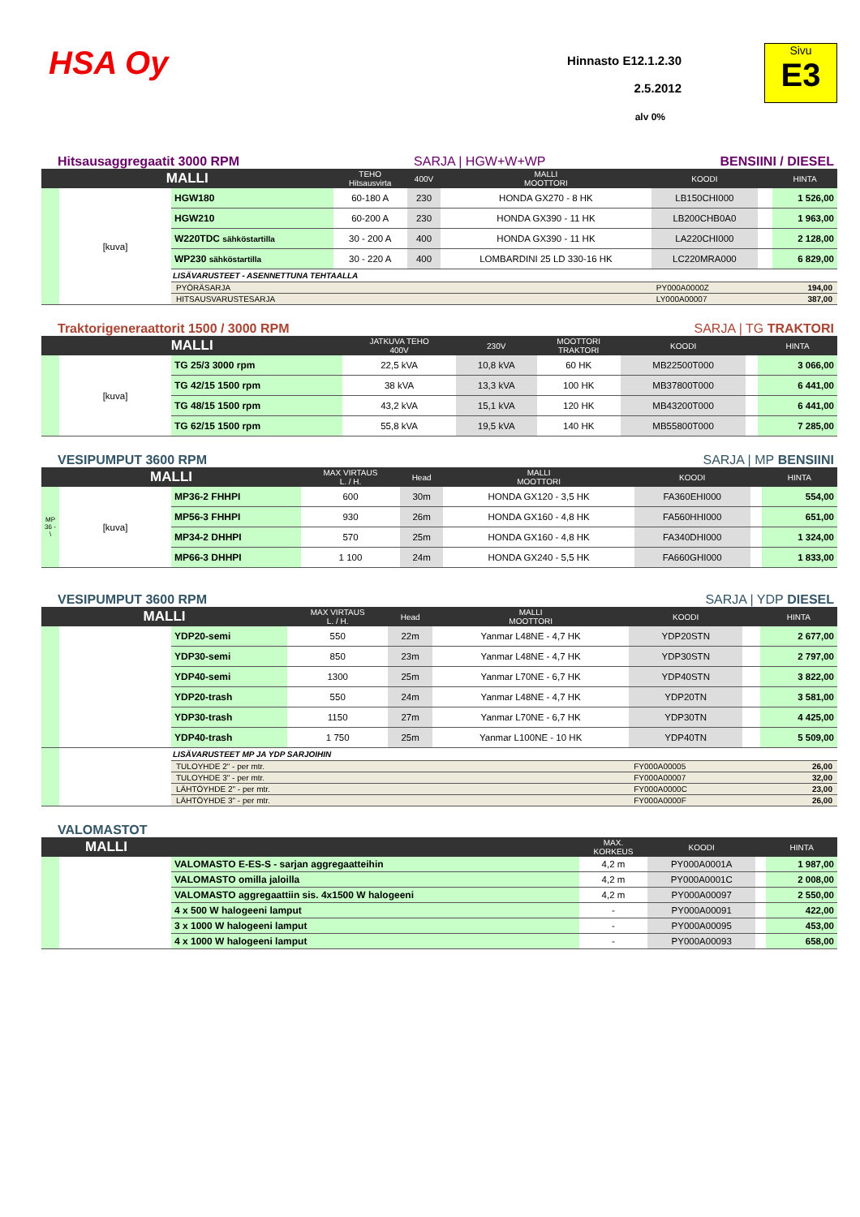HSA Oy
Hinnasto E12.1.2.30
2.5.2012
alv 0%
Sivu
E3
Hitsausaggregaatit 3000 RPM SARJA | HGW+W+WP BENSIINI / DIESEL
| MALLI | | | TEHO Hitsausvirta | 400V | MALLI MOOTTORI | KOODI | | HINTA |
| --- | --- | --- | --- | --- | --- | --- | --- | --- |
| | [kuva] | HGW180 | 60-180 A | 230 | HONDA GX270 - 8 HK | LB150CHI000 | | 1 526,00 |
| | | HGW210 | 60-200 A | 230 | HONDA GX390 - 11 HK | LB200CHB0A0 | | 1 963,00 |
| | | W220TDC sähköstartilla | 30 - 200 A | 400 | HONDA GX390 - 11 HK | LA220CHI000 | | 2 128,00 |
| | | WP230 sähköstartilla | 30 - 220 A | 400 | LOMBARDINI 25 LD 330-16 HK | LC220MRA000 | | 6 829,00 |
| | | LISÄVARUSTEET - ASENNETTUNA TEHTAALLA | | | | | | |
| | | PYÖRÄSARJA | | | | PY000A0000Z | | 194,00 |
| | | HITSAUSVARUSTESARJA | | | | LY000A00007 | | 387,00 |
Traktorigeneraattorit 1500 / 3000 RPM SARJA | TG TRAKTORI
| MALLI | | | JATKUVA TEHO 400V | 230V | MOOTTORI TRAKTORI | KOODI | | HINTA |
| --- | --- | --- | --- | --- | --- | --- | --- | --- |
| | [kuva] | TG 25/3 3000 rpm | 22,5 kVA | 10,8 kVA | 60 HK | MB22500T000 | | 3 066,00 |
| | | TG 42/15 1500 rpm | 38 kVA | 13,3 kVA | 100 HK | MB37800T000 | | 6 441,00 |
| | | TG 48/15 1500 rpm | 43,2 kVA | 15,1 kVA | 120 HK | MB43200T000 | | 6 441,00 |
| | | TG 62/15 1500 rpm | 55,8 kVA | 19,5 kVA | 140 HK | MB55800T000 | | 7 285,00 |
VESIPUMPUT 3600 RPM SARJA | MP BENSIINI
| MALLI | | | MAX VIRTAUS L. / H. | Head | MALLI MOOTTORI | KOODI | | HINTA |
| --- | --- | --- | --- | --- | --- | --- | --- | --- |
| MP 36 - \ | [kuva] | MP36-2 FHHPI | 600 | 30m | HONDA GX120 - 3,5 HK | FA360EHI000 | | 554,00 |
| | | MP56-3 FHHPI | 930 | 26m | HONDA GX160 - 4,8 HK | FA560HHI000 | | 651,00 |
| | | MP34-2 DHHPI | 570 | 25m | HONDA GX160 - 4,8 HK | FA340DHI000 | | 1 324,00 |
| | | MP66-3 DHHPI | 1 100 | 24m | HONDA GX240 - 5,5 HK | FA660GHI000 | | 1 833,00 |
VESIPUMPUT 3600 RPM SARJA | YDP DIESEL
| MALLI | | | MAX VIRTAUS L. / H. | Head | MALLI MOOTTORI | KOODI | | HINTA |
| --- | --- | --- | --- | --- | --- | --- | --- | --- |
| | | YDP20-semi | 550 | 22m | Yanmar L48NE - 4,7 HK | YDP20STN | | 2 677,00 |
| | | YDP30-semi | 850 | 23m | Yanmar L48NE - 4,7 HK | YDP30STN | | 2 797,00 |
| | | YDP40-semi | 1300 | 25m | Yanmar L70NE - 6,7 HK | YDP40STN | | 3 822,00 |
| | | YDP20-trash | 550 | 24m | Yanmar L48NE - 4,7 HK | YDP20TN | | 3 581,00 |
| | | YDP30-trash | 1150 | 27m | Yanmar L70NE - 6,7 HK | YDP30TN | | 4 425,00 |
| | | YDP40-trash | 1 750 | 25m | Yanmar L100NE - 10 HK | YDP40TN | | 5 509,00 |
| | | LISÄVARUSTEET MP JA YDP SARJOIHIN | | | | | | |
| | | TULOYHDE 2" - per mtr. | | | | FY000A00005 | | 26,00 |
| | | TULOYHDE 3" - per mtr. | | | | FY000A00007 | | 32,00 |
| | | LÄHTÖYHDE 2" - per mtr. | | | | FY000A0000C | | 23,00 |
| | | LÄHTÖYHDE 3" - per mtr. | | | | FY000A0000F | | 26,00 |
VALOMASTOT
| MALLI | | | | MAX. KORKEUS | KOODI | | HINTA |
| --- | --- | --- | --- | --- | --- | --- | --- |
| | | VALOMASTO E-ES-S - sarjan aggregaatteihin | | 4,2 m | PY000A0001A | | 1 987,00 |
| | | VALOMASTO omilla jaloilla | | 4,2 m | PY000A0001C | | 2 008,00 |
| | | VALOMASTO aggregaattiin sis. 4x1500 W halogeeni | | 4,2 m | PY000A00097 | | 2 550,00 |
| | | 4 x 500 W halogeeni lamput | | - | PY000A00091 | | 422,00 |
| | | 3 x 1000 W halogeeni lamput | | - | PY000A00095 | | 453,00 |
| | | 4 x 1000 W halogeeni lamput | | - | PY000A00093 | | 658,00 |